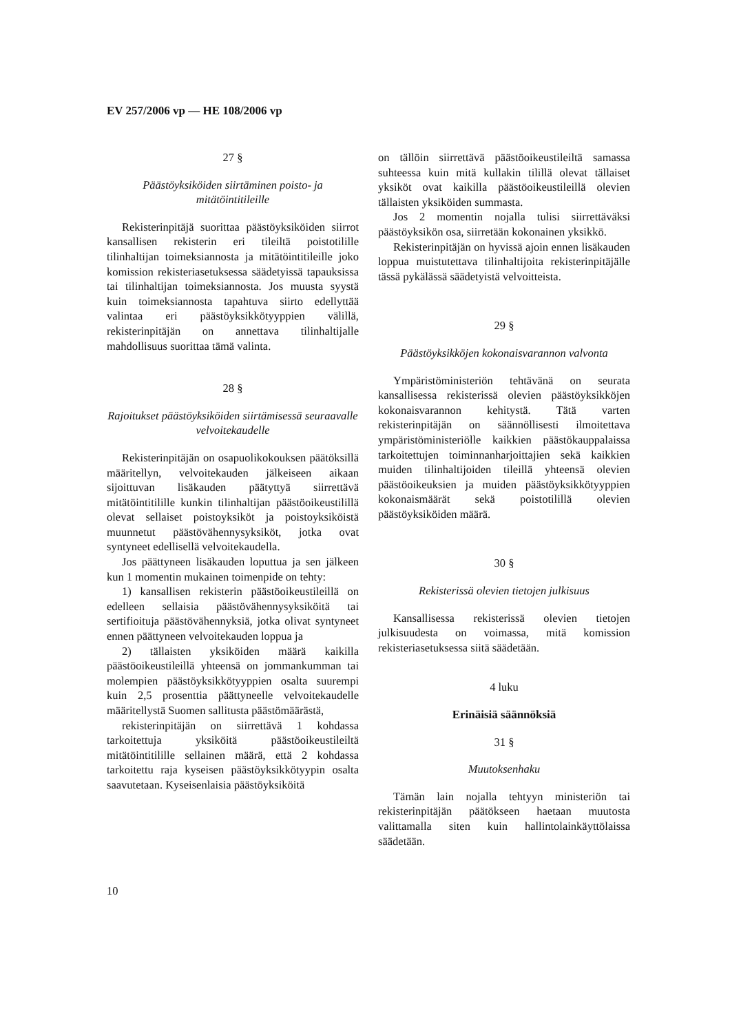EV 257/2006 vp — HE 108/2006 vp
27 §
Päästöyksiköiden siirtäminen poisto- ja mitätöintitileille
Rekisterinpitäjä suorittaa päästöyksiköiden siirrot kansallisen rekisterin eri tileiltä poistotilille tilinhaltijan toimeksiannosta ja mitätöintitileille joko komission rekisteriasetuksessa säädetyissä tapauksissa tai tilinhaltijan toimeksiannosta. Jos muusta syystä kuin toimeksiannosta tapahtuva siirto edellyttää valintaa eri päästöyksikkötyyppien välillä, rekisterinpitäjän on annettava tilinhaltijalle mahdollisuus suorittaa tämä valinta.
28 §
Rajoitukset päästöyksiköiden siirtämisessä seuraavalle velvoitekaudelle
Rekisterinpitäjän on osapuolikokouksen päätöksillä määritellyn, velvoitekauden jälkeiseen aikaan sijoittuvan lisäkauden päätyttyä siirrettävä mitätöintitilille kunkin tilinhaltijan päästöoikeustilillä olevat sellaiset poistoyksiköt ja poistoyksiköistä muunnetut päästövähennysyksiköt, jotka ovat syntyneet edellisellä velvoitekaudella.
Jos päättyneen lisäkauden loputtua ja sen jälkeen kun 1 momentin mukainen toimenpide on tehty:
1) kansallisen rekisterin päästöoikeustileillä on edelleen sellaisia päästövähennysyksiköitä tai sertifioituja päästövähennyksiä, jotka olivat syntyneet ennen päättyneen velvoitekauden loppua ja
2) tällaisten yksiköiden määrä kaikilla päästöoikeustileillä yhteensä on jommankumman tai molempien päästöyksikkötyyppien osalta suurempi kuin 2,5 prosenttia päättyneelle velvoitekaudelle määritellystä Suomen sallitusta päästömäärästä,
rekisterinpitäjän on siirrettävä 1 kohdassa tarkoitettuja yksiköitä päästöoikeustileiltä mitätöintitilille sellainen määrä, että 2 kohdassa tarkoitettu raja kyseisen päästöyksikkötyypin osalta saavutetaan. Kyseisenlaisia päästöyksiköitä
on tällöin siirrettävä päästöoikeustileiltä samassa suhteessa kuin mitä kullakin tilillä olevat tällaiset yksiköt ovat kaikilla päästöoikeustileillä olevien tällaisten yksiköiden summasta.
Jos 2 momentin nojalla tulisi siirrettäväksi päästöyksikön osa, siirretään kokonainen yksikkö.
Rekisterinpitäjän on hyvissä ajoin ennen lisäkauden loppua muistutettava tilinhaltijoita rekisterinpitäjälle tässä pykälässä säädetyistä velvoitteista.
29 §
Päästöyksikköjen kokonaisvarannon valvonta
Ympäristöministeriön tehtävänä on seurata kansallisessa rekisterissä olevien päästöyksikköjen kokonaisvarannon kehitystä. Tätä varten rekisterinpitäjän on säännöllisesti ilmoitettava ympäristöministeriölle kaikkien päästökauppalaissa tarkoitettujen toiminnanharjoittajien sekä kaikkien muiden tilinhaltijoiden tileillä yhteensä olevien päästöoikeuksien ja muiden päästöyksikkötyyppien kokonaismäärät sekä poistotilillä olevien päästöyksiköiden määrä.
30 §
Rekisterissä olevien tietojen julkisuus
Kansallisessa rekisterissä olevien tietojen julkisuudesta on voimassa, mitä komission rekisteriasetuksessa siitä säädetään.
4 luku
Erinäisiä säännöksiä
31 §
Muutoksenhaku
Tämän lain nojalla tehtyyn ministeriön tai rekisterinpitäjän päätökseen haetaan muutosta valittamalla siten kuin hallintolainkäyttölaissa säädetään.
10